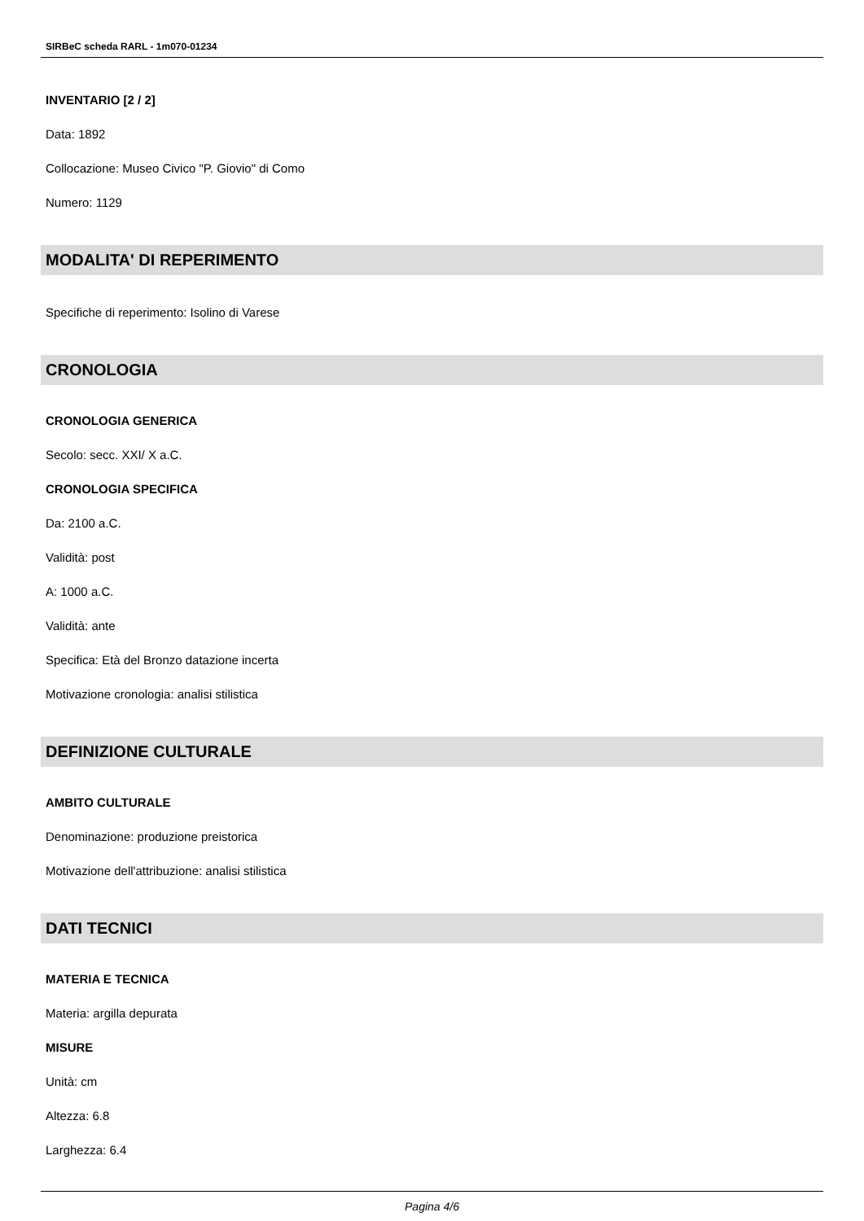SIRBeC scheda RARL - 1m070-01234
INVENTARIO [2 / 2]
Data: 1892
Collocazione: Museo Civico "P. Giovio" di Como
Numero: 1129
MODALITA' DI REPERIMENTO
Specifiche di reperimento: Isolino di Varese
CRONOLOGIA
CRONOLOGIA GENERICA
Secolo: secc. XXI/ X a.C.
CRONOLOGIA SPECIFICA
Da: 2100 a.C.
Validità: post
A: 1000 a.C.
Validità: ante
Specifica: Età del Bronzo datazione incerta
Motivazione cronologia: analisi stilistica
DEFINIZIONE CULTURALE
AMBITO CULTURALE
Denominazione: produzione preistorica
Motivazione dell'attribuzione: analisi stilistica
DATI TECNICI
MATERIA E TECNICA
Materia: argilla depurata
MISURE
Unità: cm
Altezza: 6.8
Larghezza: 6.4
Pagina 4/6